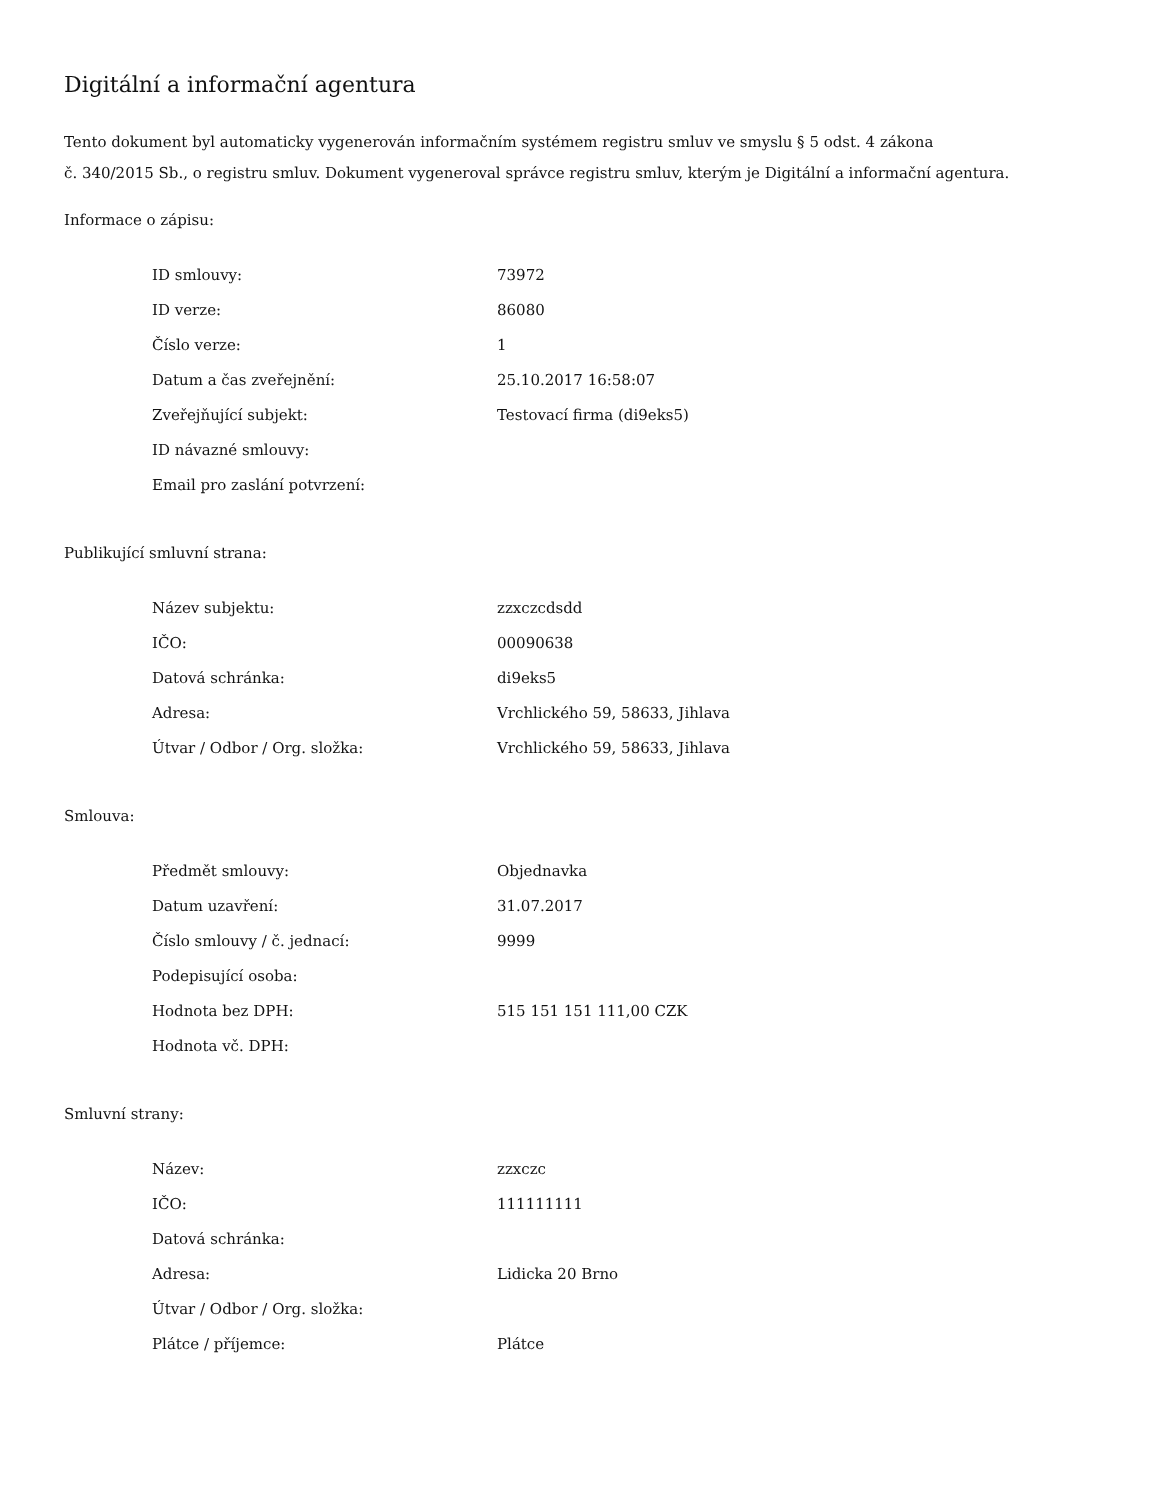Digitální a informační agentura
Tento dokument byl automaticky vygenerován informačním systémem registru smluv ve smyslu § 5 odst. 4 zákona
č. 340/2015 Sb., o registru smluv. Dokument vygeneroval správce registru smluv, kterým je Digitální a informační agentura.
Informace o zápisu:
| ID smlouvy: | 73972 |
| ID verze: | 86080 |
| Číslo verze: | 1 |
| Datum a čas zveřejnění: | 25.10.2017 16:58:07 |
| Zveřejňující subjekt: | Testovací firma (di9eks5) |
| ID návazné smlouvy: | |
| Email pro zaslání potvrzení: | |
Publikující smluvní strana:
| Název subjektu: | zzxczcdsdd |
| IČO: | 00090638 |
| Datová schránka: | di9eks5 |
| Adresa: | Vrchlického 59, 58633, Jihlava |
| Útvar / Odbor / Org. složka: | Vrchlického 59, 58633, Jihlava |
Smlouva:
| Předmět smlouvy: | Objednavka |
| Datum uzavření: | 31.07.2017 |
| Číslo smlouvy / č. jednací: | 9999 |
| Podepisující osoba: | |
| Hodnota bez DPH: | 515 151 151 111,00 CZK |
| Hodnota vč. DPH: | |
Smluvní strany:
| Název: | zzxczc |
| IČO: | 111111111 |
| Datová schránka: | |
| Adresa: | Lidicka 20 Brno |
| Útvar / Odbor / Org. složka: | |
| Plátce / příjemce: | Plátce |